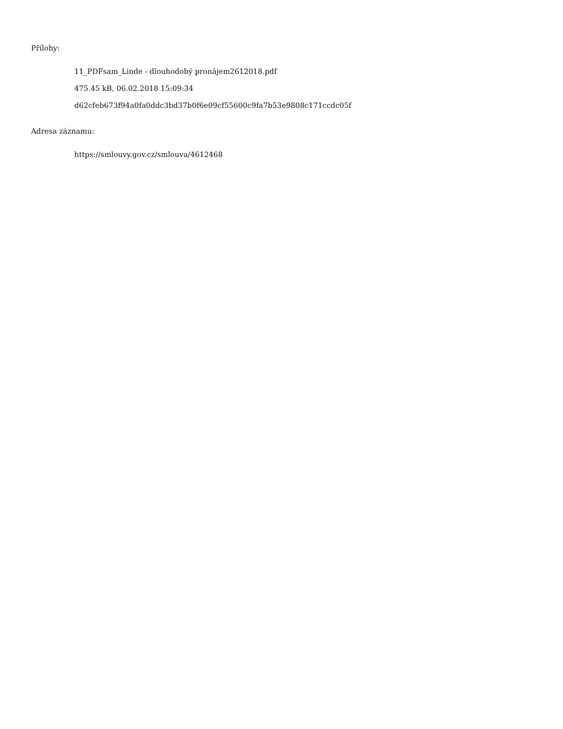Přílohy:
11_PDFsam_Linde - dlouhodobý pronájem2612018.pdf
475.45 kB, 06.02.2018 15:09:34
d62cfeb673f94a0fa0ddc3bd37b0f6e09cf55600c9fa7b53e9808c171ccdc05f
Adresa záznamu:
https://smlouvy.gov.cz/smlouva/4612468